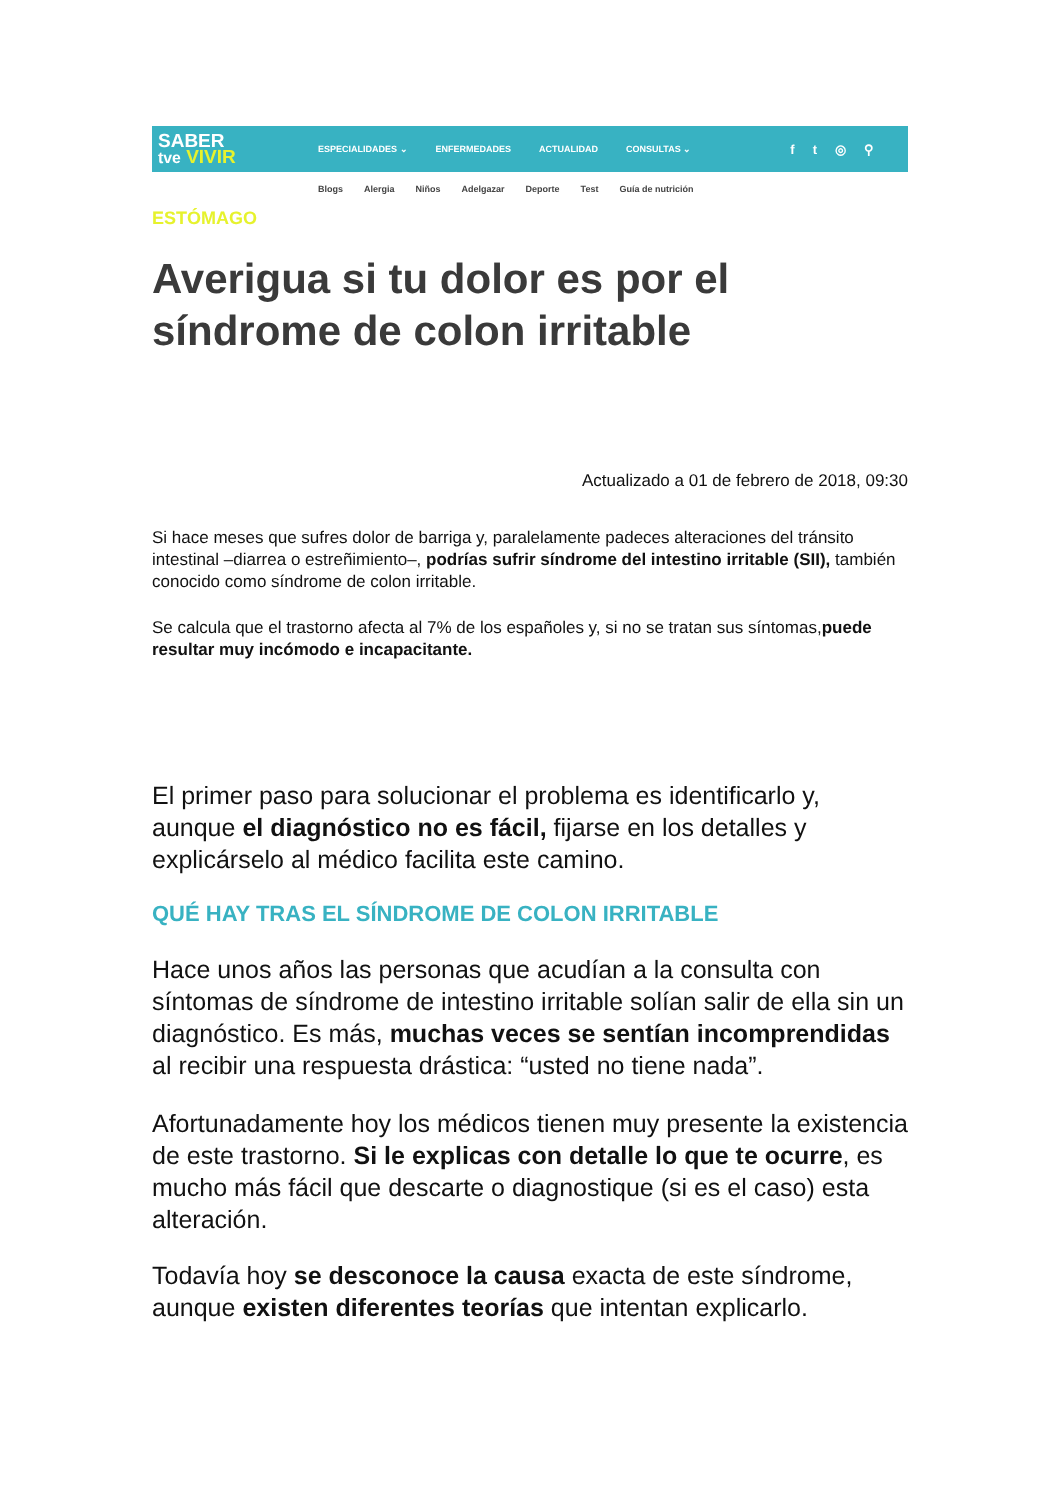SABER
tve VIVIR
ESPECIALIDADES ⌄ ENFERMEDADES ACTUALIDAD CONSULTAS ⌄
ft ◎ ⚲
Blogs Alergia Niños Adelgazar Deporte Test Guía de nutrición
ESTÓMAGO
Averigua si tu dolor es por el síndrome de colon irritable
Actualizado a 01 de febrero de 2018, 09:30
Si hace meses que sufres dolor de barriga y, paralelamente padeces alteraciones del tránsito intestinal –diarrea o estreñimiento–, podrías sufrir síndrome del intestino irritable (SII), también conocido como síndrome de colon irritable.
Se calcula que el trastorno afecta al 7% de los españoles y, si no se tratan sus síntomas,puede resultar muy incómodo e incapacitante.
El primer paso para solucionar el problema es identificarlo y, aunque el diagnóstico no es fácil, fijarse en los detalles y explicárselo al médico facilita este camino.
QUÉ HAY TRAS EL SÍNDROME DE COLON IRRITABLE
Hace unos años las personas que acudían a la consulta con síntomas de síndrome de intestino irritable solían salir de ella sin un diagnóstico. Es más, muchas veces se sentían incomprendidas al recibir una respuesta drástica: “usted no tiene nada”.
Afortunadamente hoy los médicos tienen muy presente la existencia de este trastorno. Si le explicas con detalle lo que te ocurre, es mucho más fácil que descarte o diagnostique (si es el caso) esta alteración.
Todavía hoy se desconoce la causa exacta de este síndrome, aunque existen diferentes teorías que intentan explicarlo.